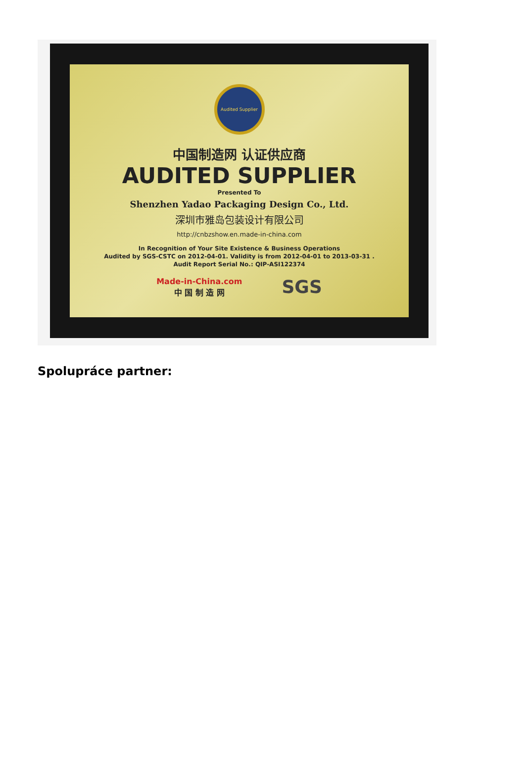Audited Supplier
中国制造网 认证供应商
AUDITED SUPPLIER
Presented To
Shenzhen Yadao Packaging Design Co., Ltd.
深圳市雅岛包装设计有限公司
http://cnbzshow.en.made-in-china.com
In Recognition of Your Site Existence & Business Operations
Audited by SGS-CSTC on 2012-04-01. Validity is from 2012-04-01 to 2013-03-31 .
Audit Report Serial No.: QIP-ASI122374
Made-in-China.com
中 国 制 造 网
SGS
Spolupráce partner: